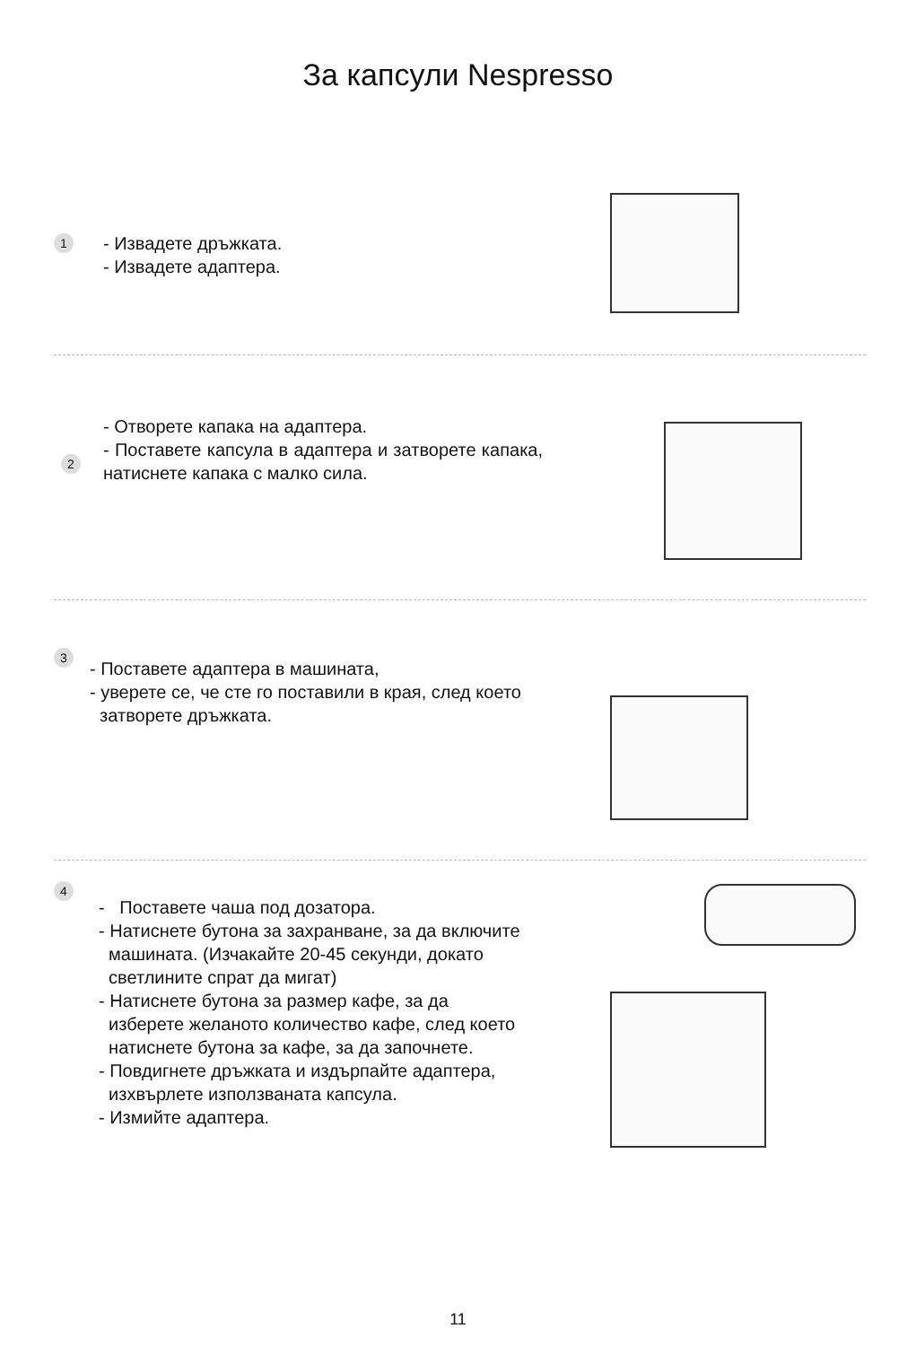За капсули Nespresso
1
- Извадете дръжката.
- Извадете адаптера.
- Отворете капака на адаптера.
- Поставете капсула в адаптера и затворете капака, натиснете капака с малко сила.
2
3
- Поставете адаптера в машината,
- уверете се, че сте го поставили в края, след което
затворете дръжката.
4
- Поставете чаша под дозатора.
- Натиснете бутона за захранване, за да включите
машината. (Изчакайте 20-45 секунди, докато
светлините спрат да мигат)
- Натиснете бутона за размер кафе, за да
изберете желаното количество кафе, след което
натиснете бутона за кафе, за да започнете.
- Повдигнете дръжката и издърпайте адаптера,
изхвърлете използваната капсула.
- Измийте адаптера.
11